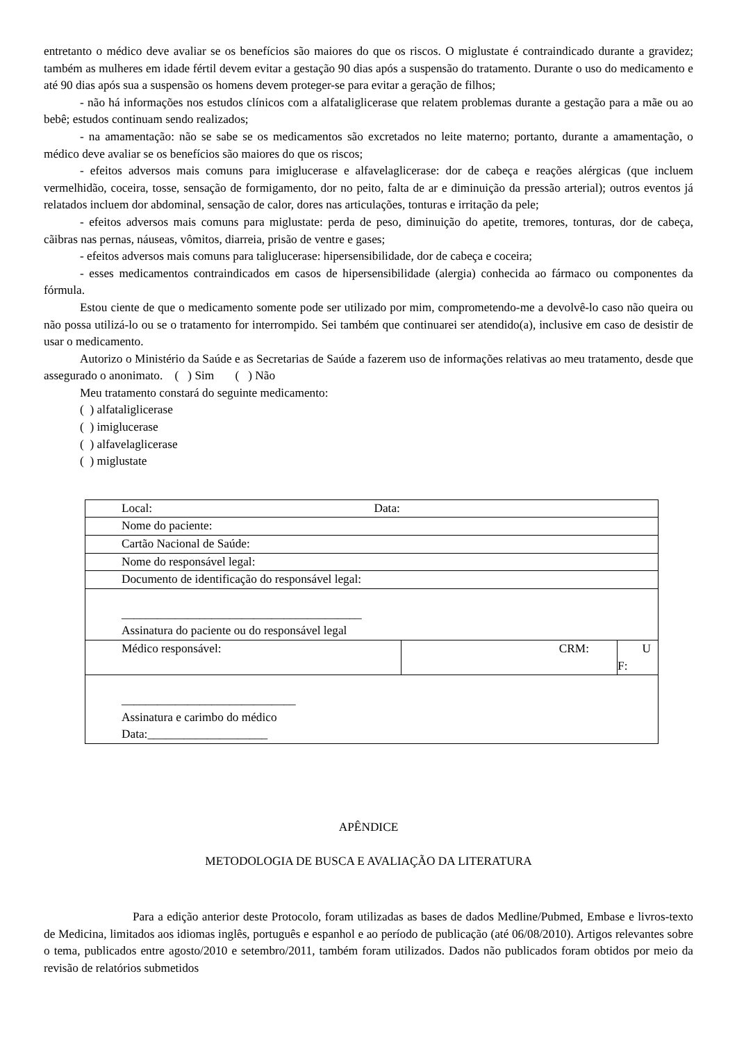entretanto o médico deve avaliar se os benefícios são maiores do que os riscos. O miglustate é contraindicado durante a gravidez; também as mulheres em idade fértil devem evitar a gestação 90 dias após a suspensão do tratamento. Durante o uso do medicamento e até 90 dias após sua a suspensão os homens devem proteger-se para evitar a geração de filhos;
- não há informações nos estudos clínicos com a alfataliglicerase que relatem problemas durante a gestação para a mãe ou ao bebê; estudos continuam sendo realizados;
- na amamentação: não se sabe se os medicamentos são excretados no leite materno; portanto, durante a amamentação, o médico deve avaliar se os benefícios são maiores do que os riscos;
- efeitos adversos mais comuns para imiglucerase e alfavelaglicerase: dor de cabeça e reações alérgicas (que incluem vermelhidão, coceira, tosse, sensação de formigamento, dor no peito, falta de ar e diminuição da pressão arterial); outros eventos já relatados incluem dor abdominal, sensação de calor, dores nas articulações, tonturas e irritação da pele;
- efeitos adversos mais comuns para miglustate: perda de peso, diminuição do apetite, tremores, tonturas, dor de cabeça, cãibras nas pernas, náuseas, vômitos, diarreia, prisão de ventre e gases;
- efeitos adversos mais comuns para taliglucerase: hipersensibilidade, dor de cabeça e coceira;
- esses medicamentos contraindicados em casos de hipersensibilidade (alergia) conhecida ao fármaco ou componentes da fórmula.
Estou ciente de que o medicamento somente pode ser utilizado por mim, comprometendo-me a devolvê-lo caso não queira ou não possa utilizá-lo ou se o tratamento for interrompido. Sei também que continuarei ser atendido(a), inclusive em caso de desistir de usar o medicamento.
Autorizo o Ministério da Saúde e as Secretarias de Saúde a fazerem uso de informações relativas ao meu tratamento, desde que assegurado o anonimato. ( ) Sim ( ) Não
Meu tratamento constará do seguinte medicamento:
( ) alfataliglicerase
( ) imiglucerase
( ) alfavelaglicerase
( ) miglustate
| Local: Data: | | |
| Nome do paciente: | | |
| Cartão Nacional de Saúde: | | |
| Nome do responsável legal: | | |
| Documento de identificação do responsável legal: | | |
| ________________________________________ Assinatura do paciente ou do responsável legal | | |
| Médico responsável: | CRM: | U F: |
| _____________________________ Assinatura e carimbo do médico Data:____________________ | | |
APÊNDICE
METODOLOGIA DE BUSCA E AVALIAÇÃO DA LITERATURA
Para a edição anterior deste Protocolo, foram utilizadas as bases de dados Medline/Pubmed, Embase e livros-texto de Medicina, limitados aos idiomas inglês, português e espanhol e ao período de publicação (até 06/08/2010). Artigos relevantes sobre o tema, publicados entre agosto/2010 e setembro/2011, também foram utilizados. Dados não publicados foram obtidos por meio da revisão de relatórios submetidos